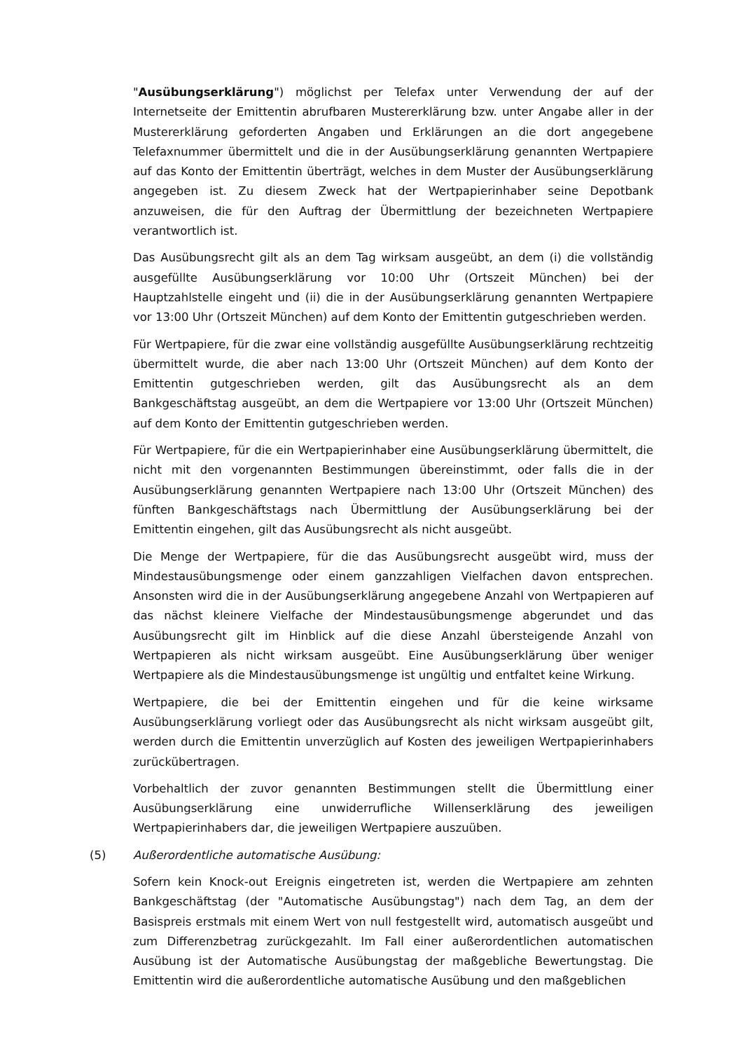"Ausübungserklärung") möglichst per Telefax unter Verwendung der auf der Internetseite der Emittentin abrufbaren Mustererklärung bzw. unter Angabe aller in der Mustererklärung geforderten Angaben und Erklärungen an die dort angegebene Telefaxnummer übermittelt und die in der Ausübungserklärung genannten Wertpapiere auf das Konto der Emittentin überträgt, welches in dem Muster der Ausübungserklärung angegeben ist. Zu diesem Zweck hat der Wertpapierinhaber seine Depotbank anzuweisen, die für den Auftrag der Übermittlung der bezeichneten Wertpapiere verantwortlich ist.
Das Ausübungsrecht gilt als an dem Tag wirksam ausgeübt, an dem (i) die vollständig ausgefüllte Ausübungserklärung vor 10:00 Uhr (Ortszeit München) bei der Hauptzahlstelle eingeht und (ii) die in der Ausübungserklärung genannten Wertpapiere vor 13:00 Uhr (Ortszeit München) auf dem Konto der Emittentin gutgeschrieben werden.
Für Wertpapiere, für die zwar eine vollständig ausgefüllte Ausübungserklärung rechtzeitig übermittelt wurde, die aber nach 13:00 Uhr (Ortszeit München) auf dem Konto der Emittentin gutgeschrieben werden, gilt das Ausübungsrecht als an dem Bankgeschäftstag ausgeübt, an dem die Wertpapiere vor 13:00 Uhr (Ortszeit München) auf dem Konto der Emittentin gutgeschrieben werden.
Für Wertpapiere, für die ein Wertpapierinhaber eine Ausübungserklärung übermittelt, die nicht mit den vorgenannten Bestimmungen übereinstimmt, oder falls die in der Ausübungserklärung genannten Wertpapiere nach 13:00 Uhr (Ortszeit München) des fünften Bankgeschäftstags nach Übermittlung der Ausübungserklärung bei der Emittentin eingehen, gilt das Ausübungsrecht als nicht ausgeübt.
Die Menge der Wertpapiere, für die das Ausübungsrecht ausgeübt wird, muss der Mindestausübungsmenge oder einem ganzzahligen Vielfachen davon entsprechen. Ansonsten wird die in der Ausübungserklärung angegebene Anzahl von Wertpapieren auf das nächst kleinere Vielfache der Mindestausübungsmenge abgerundet und das Ausübungsrecht gilt im Hinblick auf die diese Anzahl übersteigende Anzahl von Wertpapieren als nicht wirksam ausgeübt. Eine Ausübungserklärung über weniger Wertpapiere als die Mindestausübungsmenge ist ungültig und entfaltet keine Wirkung.
Wertpapiere, die bei der Emittentin eingehen und für die keine wirksame Ausübungserklärung vorliegt oder das Ausübungsrecht als nicht wirksam ausgeübt gilt, werden durch die Emittentin unverzüglich auf Kosten des jeweiligen Wertpapierinhabers zurückübertragen.
Vorbehaltlich der zuvor genannten Bestimmungen stellt die Übermittlung einer Ausübungserklärung eine unwiderrufliche Willenserklärung des jeweiligen Wertpapierinhabers dar, die jeweiligen Wertpapiere auszuüben.
(5) Außerordentliche automatische Ausübung:
Sofern kein Knock-out Ereignis eingetreten ist, werden die Wertpapiere am zehnten Bankgeschäftstag (der "Automatische Ausübungstag") nach dem Tag, an dem der Basispreis erstmals mit einem Wert von null festgestellt wird, automatisch ausgeübt und zum Differenzbetrag zurückgezahlt. Im Fall einer außerordentlichen automatischen Ausübung ist der Automatische Ausübungstag der maßgebliche Bewertungstag. Die Emittentin wird die außerordentliche automatische Ausübung und den maßgeblichen